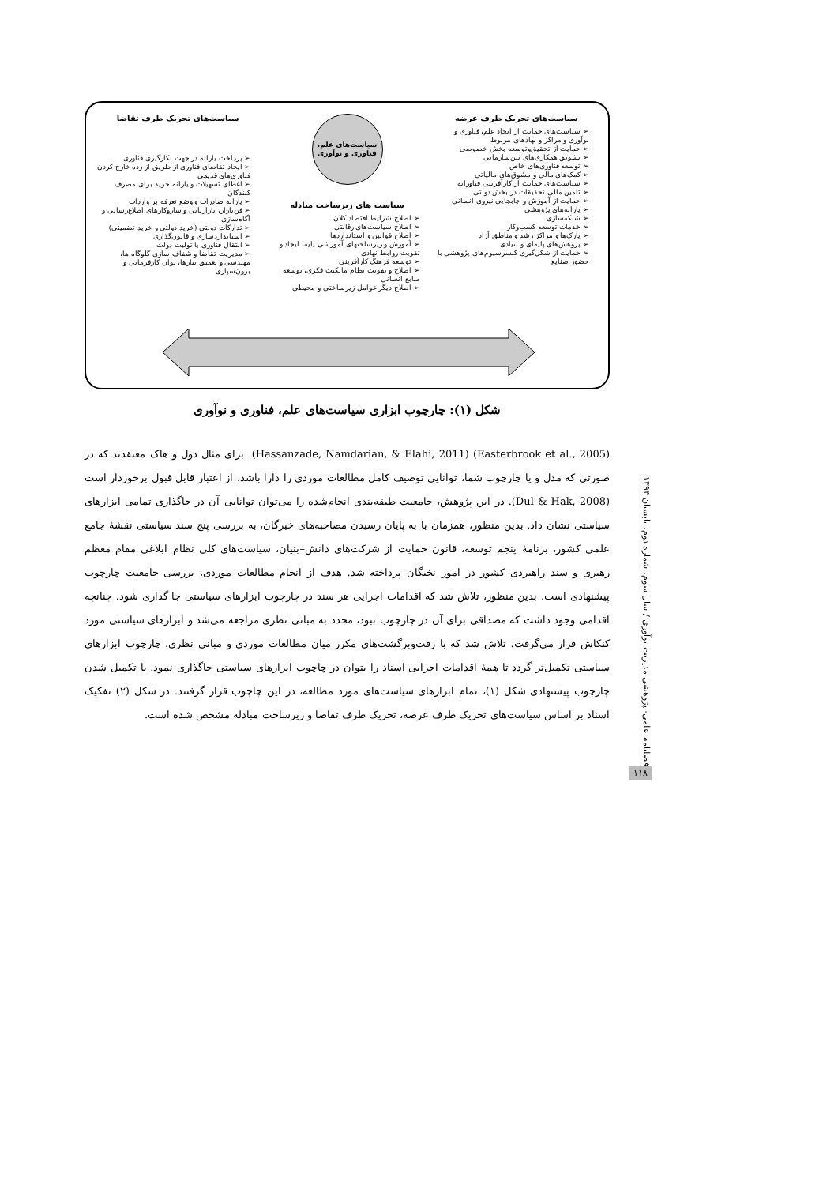سیاست‌های تحریک طرف عرضه
➢ سیاست‌های حمایت از ایجاد علم، فناوری و نوآوری و مراکز و نهادهای مربوط
➢ حمایت از تحقیق‌وتوسعه بخش خصوصی
➢ تشویق همکاری‌های بین‌سازمانی
➢ توسعه فناوری‌های خاص
➢ کمک‌های مالی و مشوق‌های مالیاتی
➢ سیاست‌های حمایت از کارآفرینی فناورانه
➢ تامین مالی تحقیقات در بخش دولتی
➢ حمایت از آموزش و جابجایی نیروی انسانی
➢ یارانه‌های پژوهشی
➢ شبکه‌سازی
➢ خدمات توسعه کسب‌وکار
➢ پارک‌ها و مراکز رشد و مناطق آزاد
➢ پژوهش‌های پایه‌ای و بنیادی
➢ حمایت از شکل‌گیری کنسرسیوم‌های پژوهشی با حضور صنایع
سیاست‌های علم،
فناوری و نوآوری
سیاست های زیرساخت مبادله
➢ اصلاح شرایط اقتصاد کلان
➢ اصلاح سیاست‌های رقابتی
➢ اصلاح قوانین و استانداردها
➢ آموزش و زیرساختهای آموزشی پایه، ایجاد و تقویت روابط نهادی
➢ توسعه فرهنگ کارآفرینی
➢ اصلاح و تقویت نظام مالکیت فکری، توسعه منابع انسانی
➢ اصلاح دیگر عوامل زیرساختی و محیطی
سیاست‌های تحریک طرف تقاضا
➢ پرداخت یارانه در جهت بکارگیری فناوری
➢ ایجاد تقاضای فناوری از طریق از رده خارج کردن فناوری‌های قدیمی
➢ اعطای تسهیلات و یارانه خرید برای مصرف کنندگان
➢ یارانه صادرات و وضع تعرفه بر واردات
➢ فن‌بازار، بازاریابی و سازوکارهای اطلاع‌رسانی و آگاه‌سازی
➢ تدارکات دولتی (خرید دولتی و خرید تضمینی)
➢ استانداردسازی و قانون‌گذاری
➢ انتقال فناوری با تولیت دولت
➢ مدیریت تقاضا و شفاف سازی گلوگاه ها، مهندسی و تعمیق نیازها، توان کارفرمایی و برون‌سپاری
شکل (۱): چارچوب ابزاری سیاست‌های علم، فناوری و نوآوری
(Easterbrook et al., 2005) (Hassanzade, Namdarian, & Elahi, 2011). برای مثال دول و هاک معتقدند که در صورتی که مدل و یا چارچوب شما، توانایی توصیف کامل مطالعات موردی را دارا باشد، از اعتبار قابل قبول برخوردار است (Dul & Hak, 2008). در این پژوهش، جامعیت طبقه‌بندی انجام‌شده را می‌توان توانایی آن در جاگذاری تمامی ابزارهای سیاستی نشان داد. بدین منظور، همزمان با به پایان رسیدن مصاحبه‌های خبرگان، به بررسی پنج سند سیاستی نقشهٔ جامع علمی کشور، برنامهٔ پنجم توسعه، قانون حمایت از شرکت‌های دانش–بنیان، سیاست‌های کلی نظام ابلاغی مقام معظم رهبری و سند راهبردی کشور در امور نخبگان پرداخته شد. هدف از انجام مطالعات موردی، بررسی جامعیت چارچوب پیشنهادی است. بدین منظور، تلاش شد که اقدامات اجرایی هر سند در چارچوب ابزارهای سیاستی جا گذاری شود. چنانچه اقدامی وجود داشت که مصداقی برای آن در چارچوب نبود، مجدد به مبانی نظری مراجعه می‌شد و ابزارهای سیاستی مورد کنکاش قرار می‌گرفت. تلاش شد که با رفت‌وبرگشت‌های مکرر میان مطالعات موردی و مبانی نظری، چارچوب ابزارهای سیاستی تکمیل‌تر گردد تا همهٔ اقدامات اجرایی اسناد را بتوان در چاچوب ابزارهای سیاستی جاگذاری نمود. با تکمیل شدن چارچوب پیشنهادی شکل (۱)، تمام ابزارهای سیاست‌های مورد مطالعه، در این چاچوب قرار گرفتند. در شکل (۲) تفکیک اسناد بر اساس سیاست‌های تحریک طرف عرضه، تحریک طرف تقاضا و زیرساخت مبادله مشخص شده است.
فصلنامه علمی- پژوهشی مدیریت نوآوری / سال سوم، شماره دوم، تابستان ۱۳۹۳
۱۱۸